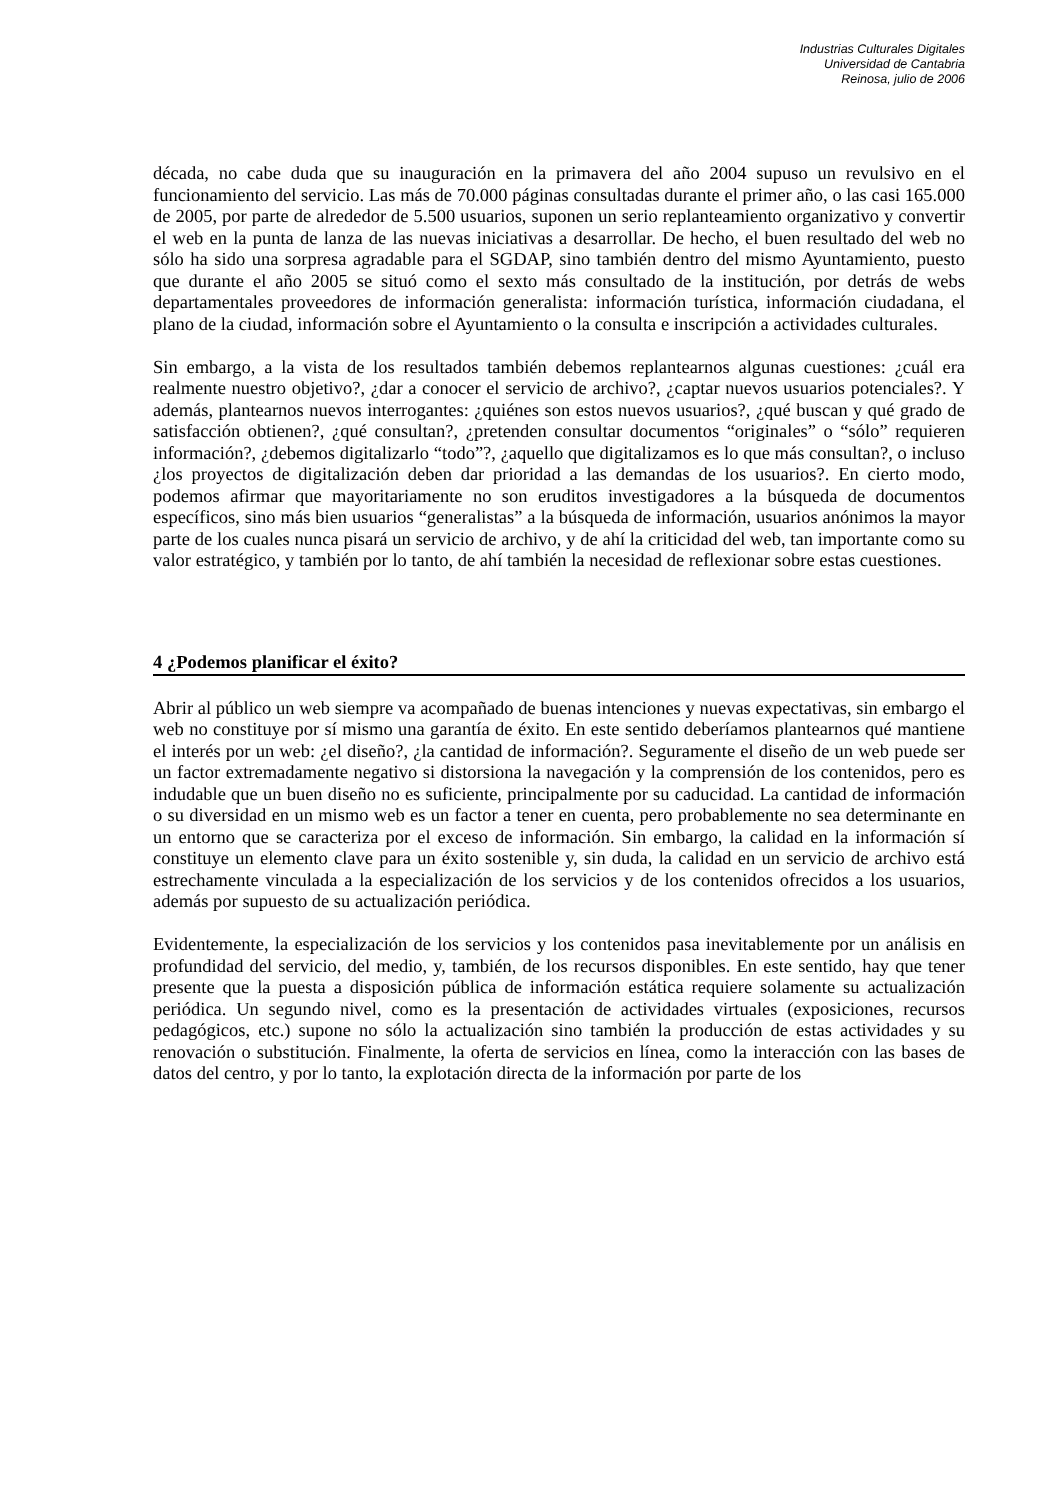Industrias Culturales Digitales
Universidad de Cantabria
Reinosa, julio de 2006
década, no cabe duda que su inauguración en la primavera del año 2004 supuso un revulsivo en el funcionamiento del servicio. Las más de 70.000 páginas consultadas durante el primer año, o las casi 165.000 de 2005, por parte de alrededor de 5.500 usuarios, suponen un serio replanteamiento organizativo y convertir el web en la punta de lanza de las nuevas iniciativas a desarrollar. De hecho, el buen resultado del web no sólo ha sido una sorpresa agradable para el SGDAP, sino también dentro del mismo Ayuntamiento, puesto que durante el año 2005 se situó como el sexto más consultado de la institución, por detrás de webs departamentales proveedores de información generalista: información turística, información ciudadana, el plano de la ciudad, información sobre el Ayuntamiento o la consulta e inscripción a actividades culturales.
Sin embargo, a la vista de los resultados también debemos replantearnos algunas cuestiones: ¿cuál era realmente nuestro objetivo?, ¿dar a conocer el servicio de archivo?, ¿captar nuevos usuarios potenciales?. Y además, plantearnos nuevos interrogantes: ¿quiénes son estos nuevos usuarios?, ¿qué buscan y qué grado de satisfacción obtienen?, ¿qué consultan?, ¿pretenden consultar documentos “originales” o “sólo” requieren información?, ¿debemos digitalizarlo “todo”?, ¿aquello que digitalizamos es lo que más consultan?, o incluso ¿los proyectos de digitalización deben dar prioridad a las demandas de los usuarios?. En cierto modo, podemos afirmar que mayoritariamente no son eruditos investigadores a la búsqueda de documentos específicos, sino más bien usuarios “generalistas” a la búsqueda de información, usuarios anónimos la mayor parte de los cuales nunca pisará un servicio de archivo, y de ahí la criticidad del web, tan importante como su valor estratégico, y también por lo tanto, de ahí también la necesidad de reflexionar sobre estas cuestiones.
4 ¿Podemos planificar el éxito?
Abrir al público un web siempre va acompañado de buenas intenciones y nuevas expectativas, sin embargo el web no constituye por sí mismo una garantía de éxito. En este sentido deberíamos plantearnos qué mantiene el interés por un web: ¿el diseño?, ¿la cantidad de información?. Seguramente el diseño de un web puede ser un factor extremadamente negativo si distorsiona la navegación y la comprensión de los contenidos, pero es indudable que un buen diseño no es suficiente, principalmente por su caducidad. La cantidad de información o su diversidad en un mismo web es un factor a tener en cuenta, pero probablemente no sea determinante en un entorno que se caracteriza por el exceso de información. Sin embargo, la calidad en la información sí constituye un elemento clave para un éxito sostenible y, sin duda, la calidad en un servicio de archivo está estrechamente vinculada a la especialización de los servicios y de los contenidos ofrecidos a los usuarios, además por supuesto de su actualización periódica.
Evidentemente, la especialización de los servicios y los contenidos pasa inevitablemente por un análisis en profundidad del servicio, del medio, y, también, de los recursos disponibles. En este sentido, hay que tener presente que la puesta a disposición pública de información estática requiere solamente su actualización periódica. Un segundo nivel, como es la presentación de actividades virtuales (exposiciones, recursos pedagógicos, etc.) supone no sólo la actualización sino también la producción de estas actividades y su renovación o substitución. Finalmente, la oferta de servicios en línea, como la interacción con las bases de datos del centro, y por lo tanto, la explotación directa de la información por parte de los